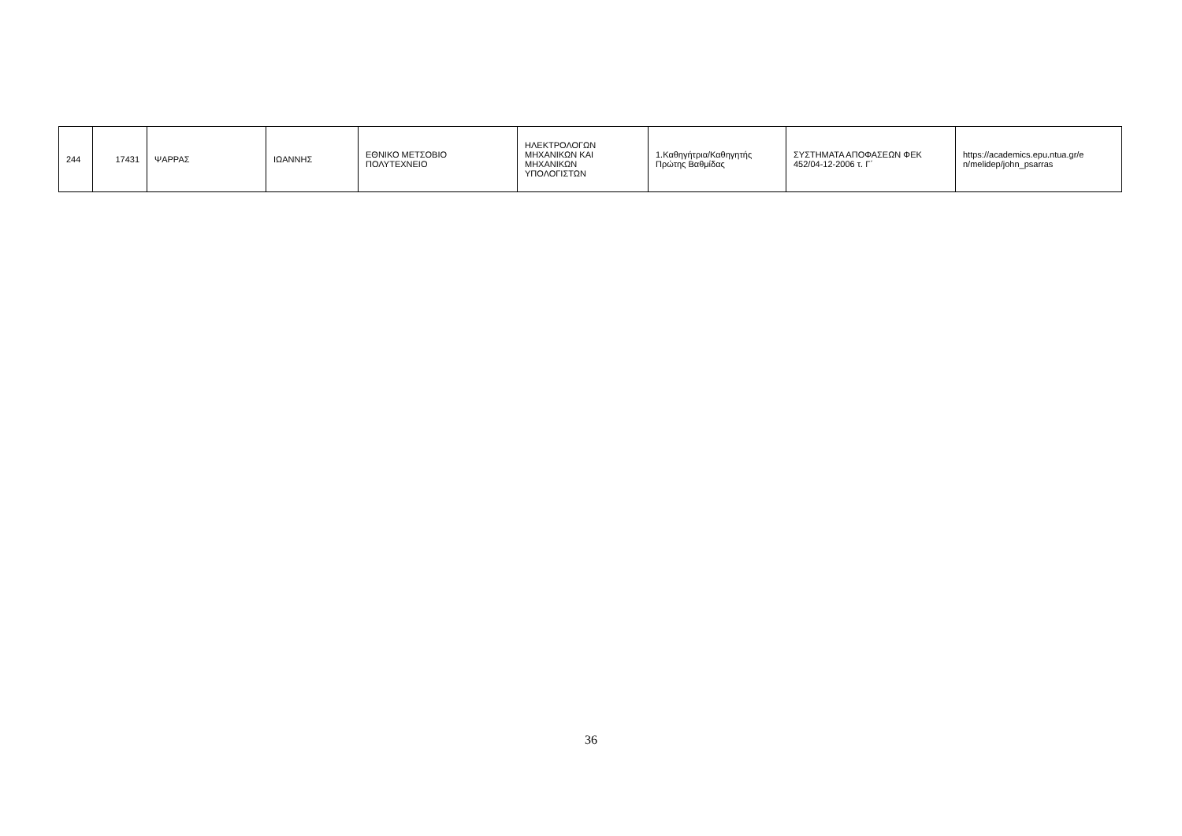| 244 | 17431 | ΨΑΡΡΑΣ | ΙΩΑΝΝΗΣ | ΕΘΝΙΚΟ ΜΕΤΣΟΒΙΟ ΠΟΛΥΤΕΧΝΕΙΟ | ΗΛΕΚΤΡΟΛΟΓΩΝ ΜΗΧΑΝΙΚΩΝ ΚΑΙ ΜΗΧΑΝΙΚΩΝ ΥΠΟΛΟΓΙΣΤΩΝ | 1.Καθηγήτρια/Καθηγητής Πρώτης Βαθμίδας | ΣΥΣΤΗΜΑΤΑ ΑΠΟΦΑΣΕΩΝ ΦΕΚ 452/04-12-2006 τ. Γ΄ | https://academics.epu.ntua.gr/e n/melidep/john_psarras |
36